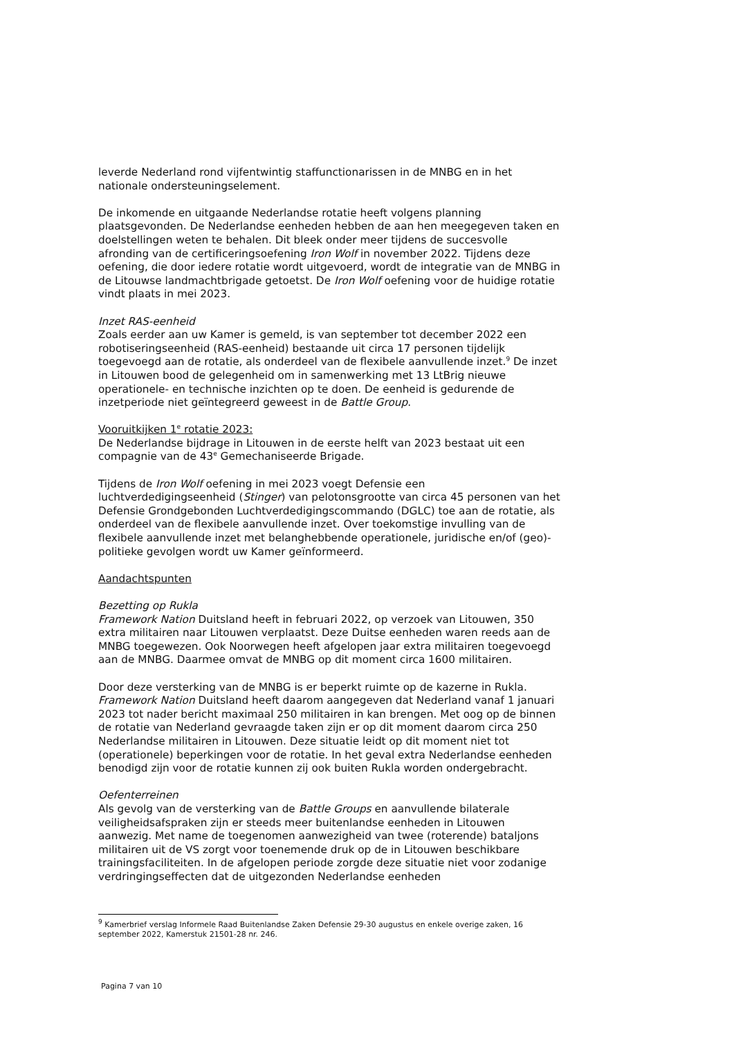leverde Nederland rond vijfentwintig staffunctionarissen in de MNBG en in het nationale ondersteuningselement.
De inkomende en uitgaande Nederlandse rotatie heeft volgens planning plaatsgevonden. De Nederlandse eenheden hebben de aan hen meegegeven taken en doelstellingen weten te behalen. Dit bleek onder meer tijdens de succesvolle afronding van de certificeringsoefening Iron Wolf in november 2022. Tijdens deze oefening, die door iedere rotatie wordt uitgevoerd, wordt de integratie van de MNBG in de Litouwse landmachtbrigade getoetst. De Iron Wolf oefening voor de huidige rotatie vindt plaats in mei 2023.
Inzet RAS-eenheid
Zoals eerder aan uw Kamer is gemeld, is van september tot december 2022 een robotiseringseenheid (RAS-eenheid) bestaande uit circa 17 personen tijdelijk toegevoegd aan de rotatie, als onderdeel van de flexibele aanvullende inzet.<sup>9</sup> De inzet in Litouwen bood de gelegenheid om in samenwerking met 13 LtBrig nieuwe operationele- en technische inzichten op te doen. De eenheid is gedurende de inzetperiode niet geïntegreerd geweest in de Battle Group.
Vooruitkijken 1<sup>e</sup> rotatie 2023:
De Nederlandse bijdrage in Litouwen in de eerste helft van 2023 bestaat uit een compagnie van de 43<sup>e</sup> Gemechaniseerde Brigade.
Tijdens de Iron Wolf oefening in mei 2023 voegt Defensie een luchtverdedigingseenheid (Stinger) van pelotonsgrootte van circa 45 personen van het Defensie Grondgebonden Luchtverdedigingscommando (DGLC) toe aan de rotatie, als onderdeel van de flexibele aanvullende inzet. Over toekomstige invulling van de flexibele aanvullende inzet met belanghebbende operationele, juridische en/of (geo)-politieke gevolgen wordt uw Kamer geïnformeerd.
Aandachtspunten
Bezetting op Rukla
Framework Nation Duitsland heeft in februari 2022, op verzoek van Litouwen, 350 extra militairen naar Litouwen verplaatst. Deze Duitse eenheden waren reeds aan de MNBG toegewezen. Ook Noorwegen heeft afgelopen jaar extra militairen toegevoegd aan de MNBG. Daarmee omvat de MNBG op dit moment circa 1600 militairen.
Door deze versterking van de MNBG is er beperkt ruimte op de kazerne in Rukla. Framework Nation Duitsland heeft daarom aangegeven dat Nederland vanaf 1 januari 2023 tot nader bericht maximaal 250 militairen in kan brengen. Met oog op de binnen de rotatie van Nederland gevraagde taken zijn er op dit moment daarom circa 250 Nederlandse militairen in Litouwen. Deze situatie leidt op dit moment niet tot (operationele) beperkingen voor de rotatie. In het geval extra Nederlandse eenheden benodigd zijn voor de rotatie kunnen zij ook buiten Rukla worden ondergebracht.
Oefenterreinen
Als gevolg van de versterking van de Battle Groups en aanvullende bilaterale veiligheidsafspraken zijn er steeds meer buitenlandse eenheden in Litouwen aanwezig. Met name de toegenomen aanwezigheid van twee (roterende) bataljons militairen uit de VS zorgt voor toenemende druk op de in Litouwen beschikbare trainingsfaciliteiten. In de afgelopen periode zorgde deze situatie niet voor zodanige verdringingseffecten dat de uitgezonden Nederlandse eenheden
<sup>9</sup> Kamerbrief verslag Informele Raad Buitenlandse Zaken Defensie 29-30 augustus en enkele overige zaken, 16 september 2022, Kamerstuk 21501-28 nr. 246.
Pagina 7 van 10